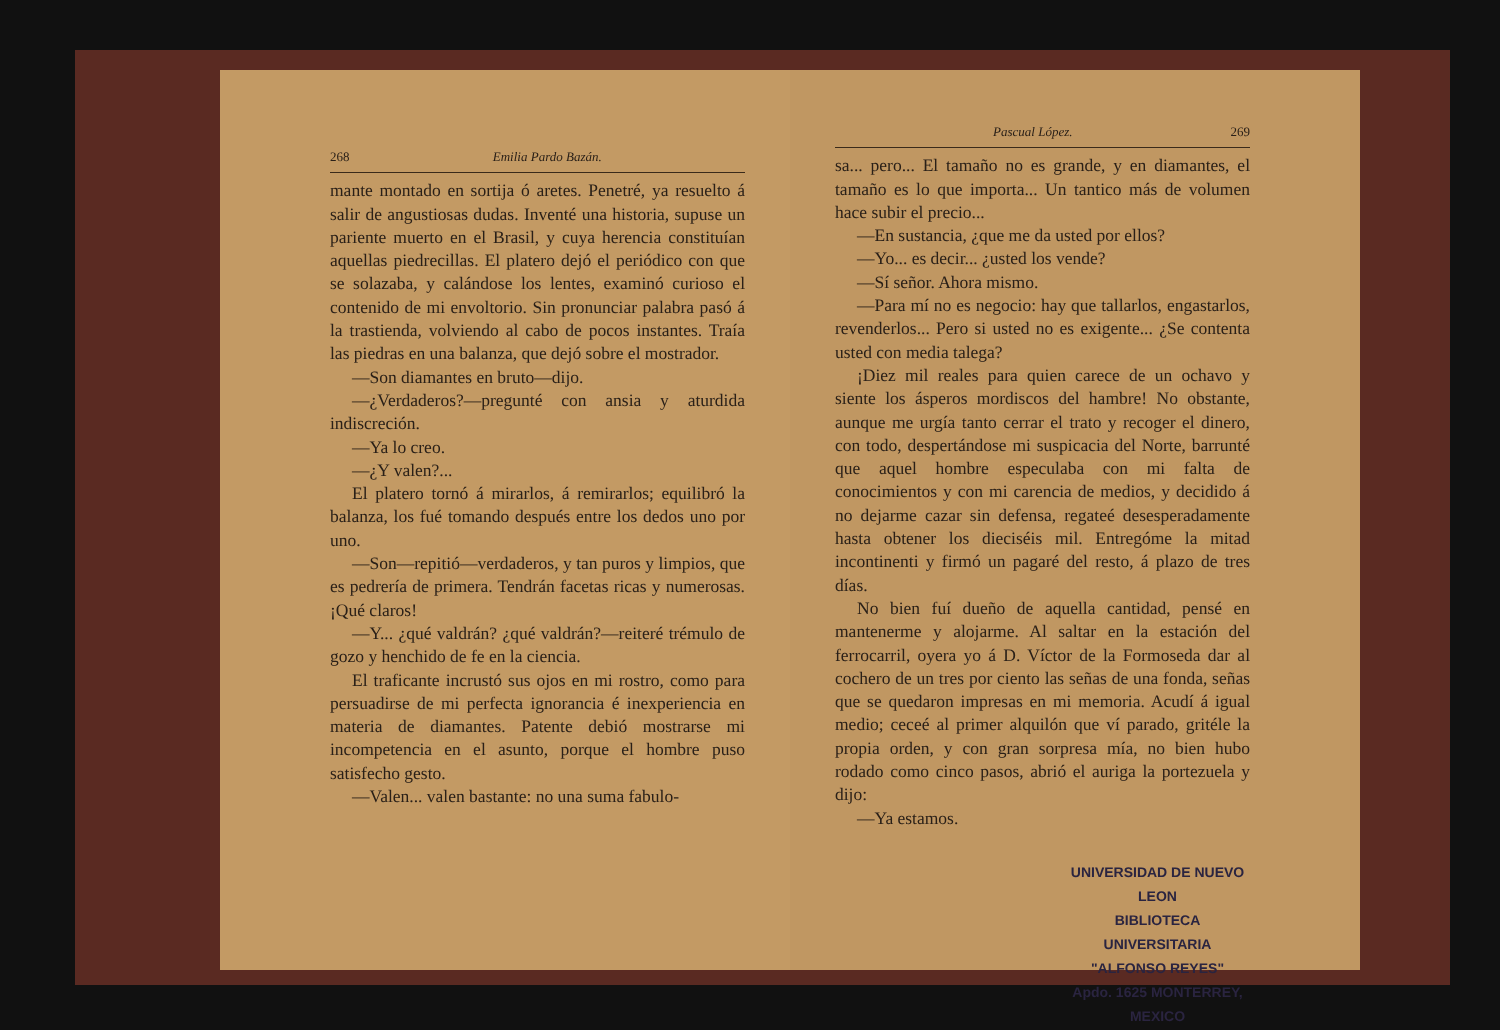268 Emilia Pardo Bazán.
mante montado en sortija ó aretes. Penetré, ya resuelto á salir de angustiosas dudas. Inventé una historia, supuse un pariente muerto en el Brasil, y cuya herencia constituían aquellas piedrecillas. El platero dejó el periódico con que se solazaba, y calándose los lentes, examinó curioso el contenido de mi envoltorio. Sin pronunciar palabra pasó á la trastienda, volviendo al cabo de pocos instantes. Traía las piedras en una balanza, que dejó sobre el mostrador.
—Son diamantes en bruto—dijo.
—¿Verdaderos?—pregunté con ansia y aturdida indiscreción.
—Ya lo creo.
—¿Y valen?...
El platero tornó á mirarlos, á remirarlos; equilibró la balanza, los fué tomando después entre los dedos uno por uno.
—Son—repitió—verdaderos, y tan puros y limpios, que es pedrería de primera. Tendrán facetas ricas y numerosas. ¡Qué claros!
—Y... ¿qué valdrán? ¿qué valdrán?—reiteré trémulo de gozo y henchido de fe en la ciencia.
El traficante incrustó sus ojos en mi rostro, como para persuadirse de mi perfecta ignorancia é inexperiencia en materia de diamantes. Patente debió mostrarse mi incompetencia en el asunto, porque el hombre puso satisfecho gesto.
—Valen... valen bastante: no una suma fabulo-
Pascual López. 269
sa... pero... El tamaño no es grande, y en diamantes, el tamaño es lo que importa... Un tantico más de volumen hace subir el precio...
—En sustancia, ¿que me da usted por ellos?
—Yo... es decir... ¿usted los vende?
—Sí señor. Ahora mismo.
—Para mí no es negocio: hay que tallarlos, engastarlos, revenderlos... Pero si usted no es exigente... ¿Se contenta usted con media talega?
¡Diez mil reales para quien carece de un ochavo y siente los ásperos mordiscos del hambre! No obstante, aunque me urgía tanto cerrar el trato y recoger el dinero, con todo, despertándose mi suspicacia del Norte, barrunté que aquel hombre especulaba con mi falta de conocimientos y con mi carencia de medios, y decidido á no dejarme cazar sin defensa, regateé desesperadamente hasta obtener los dieciséis mil. Entregóme la mitad incontinenti y firmó un pagaré del resto, á plazo de tres días.
No bien fuí dueño de aquella cantidad, pensé en mantenerme y alojarme. Al saltar en la estación del ferrocarril, oyera yo á D. Víctor de la Formoseda dar al cochero de un tres por ciento las señas de una fonda, señas que se quedaron impresas en mi memoria. Acudí á igual medio; ceceé al primer alquilón que ví parado, gritéle la propia orden, y con gran sorpresa mía, no bien hubo rodado como cinco pasos, abrió el auriga la portezuela y dijo:
—Ya estamos.
UNIVERSIDAD DE NUEVO LEON
BIBLIOTECA UNIVERSITARIA
"ALFONSO REYES"
Apdo. 1625 MONTERREY, MEXICO